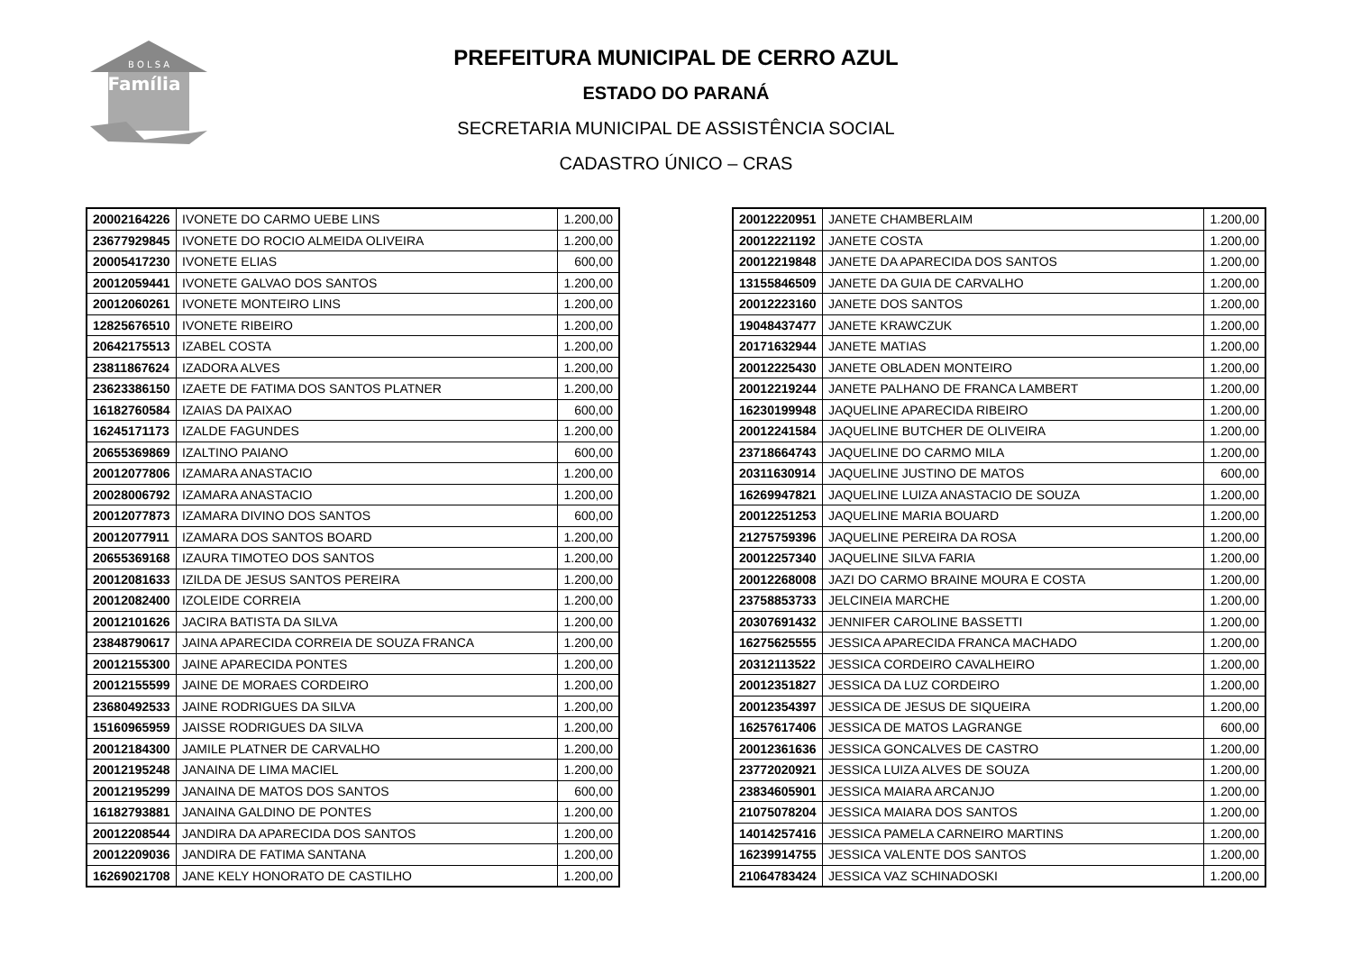B O L S A
Família
PREFEITURA MUNICIPAL DE CERRO AZUL
ESTADO DO PARANÁ
SECRETARIA MUNICIPAL DE ASSISTÊNCIA SOCIAL
CADASTRO ÚNICO – CRAS
| 20002164226 | IVONETE DO CARMO UEBE LINS | 1.200,00 |
| 23677929845 | IVONETE DO ROCIO ALMEIDA OLIVEIRA | 1.200,00 |
| 20005417230 | IVONETE ELIAS | 600,00 |
| 20012059441 | IVONETE GALVAO DOS SANTOS | 1.200,00 |
| 20012060261 | IVONETE MONTEIRO LINS | 1.200,00 |
| 12825676510 | IVONETE RIBEIRO | 1.200,00 |
| 20642175513 | IZABEL COSTA | 1.200,00 |
| 23811867624 | IZADORA ALVES | 1.200,00 |
| 23623386150 | IZAETE DE FATIMA DOS SANTOS PLATNER | 1.200,00 |
| 16182760584 | IZAIAS DA PAIXAO | 600,00 |
| 16245171173 | IZALDE FAGUNDES | 1.200,00 |
| 20655369869 | IZALTINO PAIANO | 600,00 |
| 20012077806 | IZAMARA ANASTACIO | 1.200,00 |
| 20028006792 | IZAMARA ANASTACIO | 1.200,00 |
| 20012077873 | IZAMARA DIVINO DOS SANTOS | 600,00 |
| 20012077911 | IZAMARA DOS SANTOS BOARD | 1.200,00 |
| 20655369168 | IZAURA TIMOTEO DOS SANTOS | 1.200,00 |
| 20012081633 | IZILDA DE JESUS SANTOS PEREIRA | 1.200,00 |
| 20012082400 | IZOLEIDE CORREIA | 1.200,00 |
| 20012101626 | JACIRA BATISTA DA SILVA | 1.200,00 |
| 23848790617 | JAINA APARECIDA CORREIA DE SOUZA FRANCA | 1.200,00 |
| 20012155300 | JAINE APARECIDA PONTES | 1.200,00 |
| 20012155599 | JAINE DE MORAES CORDEIRO | 1.200,00 |
| 23680492533 | JAINE RODRIGUES DA SILVA | 1.200,00 |
| 15160965959 | JAISSE RODRIGUES DA SILVA | 1.200,00 |
| 20012184300 | JAMILE PLATNER DE CARVALHO | 1.200,00 |
| 20012195248 | JANAINA DE LIMA MACIEL | 1.200,00 |
| 20012195299 | JANAINA DE MATOS DOS SANTOS | 600,00 |
| 16182793881 | JANAINA GALDINO DE PONTES | 1.200,00 |
| 20012208544 | JANDIRA DA APARECIDA DOS SANTOS | 1.200,00 |
| 20012209036 | JANDIRA DE FATIMA SANTANA | 1.200,00 |
| 16269021708 | JANE KELY HONORATO DE CASTILHO | 1.200,00 |
| 20012220951 | JANETE CHAMBERLAIM | 1.200,00 |
| 20012221192 | JANETE COSTA | 1.200,00 |
| 20012219848 | JANETE DA APARECIDA DOS SANTOS | 1.200,00 |
| 13155846509 | JANETE DA GUIA DE CARVALHO | 1.200,00 |
| 20012223160 | JANETE DOS SANTOS | 1.200,00 |
| 19048437477 | JANETE KRAWCZUK | 1.200,00 |
| 20171632944 | JANETE MATIAS | 1.200,00 |
| 20012225430 | JANETE OBLADEN MONTEIRO | 1.200,00 |
| 20012219244 | JANETE PALHANO DE FRANCA LAMBERT | 1.200,00 |
| 16230199948 | JAQUELINE APARECIDA RIBEIRO | 1.200,00 |
| 20012241584 | JAQUELINE BUTCHER DE OLIVEIRA | 1.200,00 |
| 23718664743 | JAQUELINE DO CARMO MILA | 1.200,00 |
| 20311630914 | JAQUELINE JUSTINO DE MATOS | 600,00 |
| 16269947821 | JAQUELINE LUIZA ANASTACIO DE SOUZA | 1.200,00 |
| 20012251253 | JAQUELINE MARIA BOUARD | 1.200,00 |
| 21275759396 | JAQUELINE PEREIRA DA ROSA | 1.200,00 |
| 20012257340 | JAQUELINE SILVA FARIA | 1.200,00 |
| 20012268008 | JAZI DO CARMO BRAINE MOURA E COSTA | 1.200,00 |
| 23758853733 | JELCINEIA MARCHE | 1.200,00 |
| 20307691432 | JENNIFER CAROLINE BASSETTI | 1.200,00 |
| 16275625555 | JESSICA APARECIDA FRANCA MACHADO | 1.200,00 |
| 20312113522 | JESSICA CORDEIRO CAVALHEIRO | 1.200,00 |
| 20012351827 | JESSICA DA LUZ CORDEIRO | 1.200,00 |
| 20012354397 | JESSICA DE JESUS DE SIQUEIRA | 1.200,00 |
| 16257617406 | JESSICA DE MATOS LAGRANGE | 600,00 |
| 20012361636 | JESSICA GONCALVES DE CASTRO | 1.200,00 |
| 23772020921 | JESSICA LUIZA ALVES DE SOUZA | 1.200,00 |
| 23834605901 | JESSICA MAIARA ARCANJO | 1.200,00 |
| 21075078204 | JESSICA MAIARA DOS SANTOS | 1.200,00 |
| 14014257416 | JESSICA PAMELA CARNEIRO MARTINS | 1.200,00 |
| 16239914755 | JESSICA VALENTE DOS SANTOS | 1.200,00 |
| 21064783424 | JESSICA VAZ SCHINADOSKI | 1.200,00 |